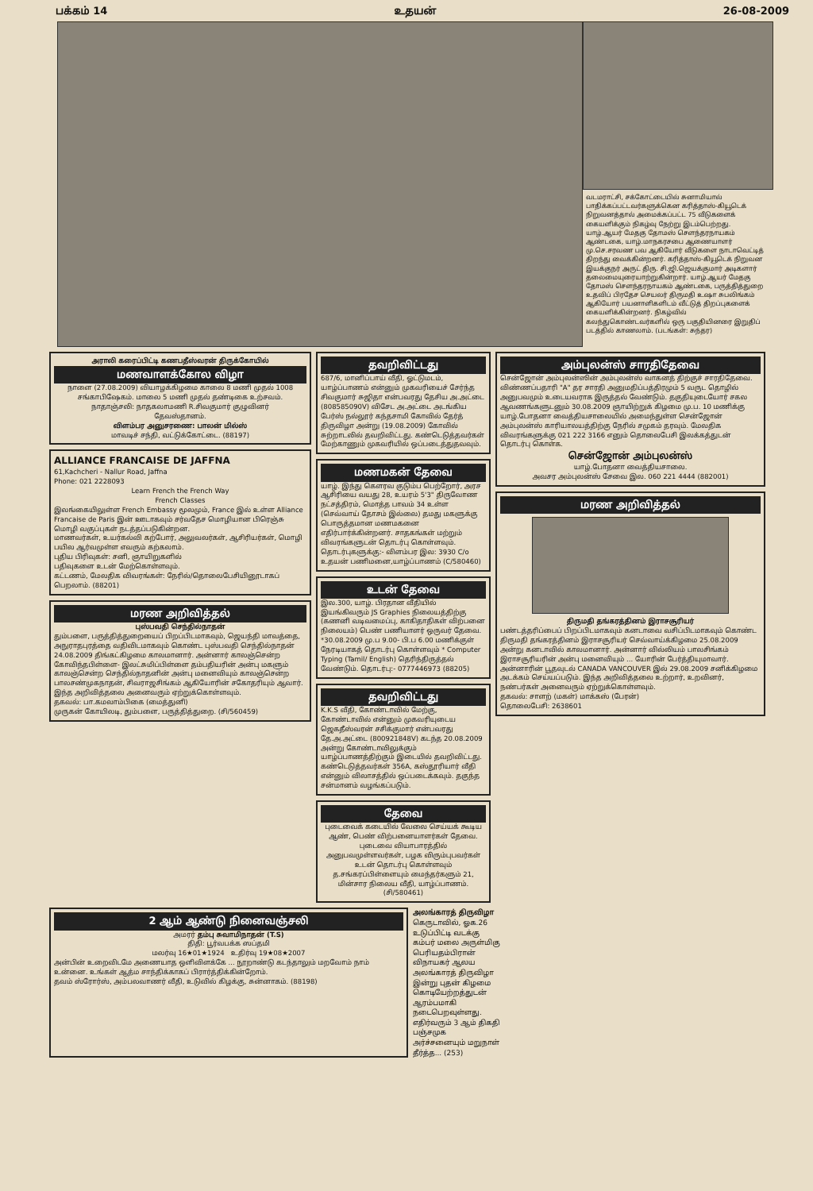பக்கம் 14 உதயன் 26-08-2009
வடமராட்சி, சக்கோட்டையில் சுனாமியால் பாதிக்கப்பட்டவர்களுக்கென கரித்தாஸ்-கியூடெக் நிறுவனத்தால் அமைக்கப்பட்ட 75 வீடுகளைக் கையளிக்கும் நிகழ்வு நேற்று இடம்பெற்றது. யாழ்.ஆயர் மேதகு தோமஸ் சௌந்தரநாயகம் ஆண்டகை, யாழ்.மாநகரசபை ஆணையாளர் மு.செ.சரவண பவ ஆகியோர் வீடுகளை நாடாவெட்டித் திறந்து வைக்கின்றனர். கரித்தாஸ்-கியூடெக் நிறுவன இயக்குநர் அருட் திரு. சி.ஜி.ஜெயக்குமார் அடிகளார் தலைமையுரையாற்றுகின்றார். யாழ்.ஆயர் மேதகு தோமஸ் சௌந்தரநாயகம் ஆண்டகை, பருத்தித்துறை உதவிப் பிரதேச செயலர் திருமதி உஷா சுபலிங்கம் ஆகியோர் பயனாளிகளிடம் வீட்டுத் திறப்புகளைக் கையளிக்கின்றனர். நிகழ்வில் கலந்துகொண்டவர்களில் ஒரு பகுதியினரை இறுதிப் படத்தில் காணலாம். (படங்கள்: சுந்தர)
அராலி கரைப்பிட்டி கணபதீஸ்வரன் திருக்கோயில்
மணவாளக்கோல விழா
நாளை (27.08.2009) வியாழக்கிழமை காலை 8 மணி முதல் 1008 சங்காபிஷேகம். மாலை 5 மணி முதல் தண்டிகை உற்சவம்.
நாதாஞ்சலி: நாதகலாமணி R.சிவகுமார் குழுவினர்
தேவஸ்தானம்.
விளம்பர அனுசரணை: பாலன் மில்ஸ்
மாவடிச் சந்தி, வட்டுக்கோட்டை. (88197)
ALLIANCE FRANCAISE DE JAFFNA
61,Kachcheri - Nallur Road, Jaffna
Phone: 021 2228093
Learn French the French Way
French Classes
இலங்கையிலுள்ள French Embassy மூலமும், France இல் உள்ள Alliance Francaise de Paris இன் ஊடாகவும் சர்வதேச மொழியான பிரெஞ்சு மொழி வகுப்புகள் நடத்தப்படுகின்றன.
மாணவர்கள், உயர்கல்வி கற்போர், அலுவலர்கள், ஆசிரியர்கள், மொழி பயில ஆர்வமுள்ள எவரும் கற்கலாம்.
புதிய பிரிவுகள்: சனி, ஞாயிறுகளில்
பதிவுகளை உடன் மேற்கொள்ளவும்.
கட்டணம், மேலதிக விவரங்கள்: நேரில்/தொலைபேசியினூடாகப் பெறலாம். (88201)
மரண அறிவித்தல்
புஸ்பவதி செந்தில்நாதன்
தும்பளை, பருத்தித்துறையைப் பிறப்பிடமாகவும், ஜெயந்தி மாவத்தை, அநுராதபுரத்தை வதிவிடமாகவும் கொண்ட புஸ்பவதி செந்தில்நாதன் 24.08.2009 திங்கட்கிழமை காலமானார். அன்னார் காலஞ்சென்ற கோவிந்தபிள்ளை- இலட்சுமிப்பிள்ளை தம்பதியரின் அன்பு மகளும் காலஞ்சென்ற செந்தில்நாதனின் அன்பு மனைவியும் காலஞ்சென்ற பாலசண்முகநாதன், சிவராஜசிங்கம் ஆகியோரின் சகோதரியும் ஆவார். இந்த அறிவித்தலை அனைவரும் ஏற்றுக்கொள்ளவும்.
தகவல்: பா.கமலாம்பிகை (மைத்துனி)
முருகன் கோயிலடி, தும்பளை, பருத்தித்துறை. (சி/560459)
தவறிவிட்டது
687/6, மானிப்பாய் வீதி, ஓட்டுமடம், யாழ்ப்பாணம் என்னும் முகவரியைச் சேர்ந்த சிவகுமார் சுஜிதா என்பவரது தேசிய அ.அட்டை (808585090V) விசேட அ.அட்டை அடங்கிய பேர்ஸ் நல்லூர் கந்தசாமி கோவில் தேர்த் திருவிழா அன்று (19.08.2009) கோவில் சுற்றாடலில் தவறிவிட்டது. கண்டெடுத்தவர்கள் மேற்காணும் முகவரியில் ஒப்படைத்துதவவும்.
மணமகன் தேவை
யாழ். இந்து கௌரவ குடும்ப பெற்றோர், அரச ஆசிரியை வயது 28, உயரம் 5'3" திருவோண நட்சத்திரம், மொத்த பாவம் 34 உள்ள (செவ்வாய் தோசம் இல்லை) தமது மகளுக்கு பொருத்தமான மணமகனை எதிர்பார்க்கின்றனர். சாதகங்கள் மற்றும் விவரங்களுடன் தொடர்பு கொள்ளவும். தொடர்புகளுக்கு:- விளம்பர இல: 3930 C/o உதயன் பணிமனை,யாழ்ப்பாணம் (C/580460)
உடன் தேவை
இல.300, யாழ். பிரதான வீதியில் இயங்கிவரும் JS Graphies நிலையத்திற்கு (கணனி வடிவமைப்பு, காகிதாதிகள் விற்பனை நிலையம்) பெண் பணியாளர் ஒருவர் தேவை. *30.08.2009 மு.ப 9.00- பி.ப 6.00 மணிக்குள் நேரடியாகத் தொடர்பு கொள்ளவும் * Computer Typing (Tamil/ English) தெரிந்திருத்தல் வேண்டும். தொடர்பு:- 0777446973 (88205)
தவறிவிட்டது
K.K.S வீதி, கோண்டாவில் மேற்கு, கோண்டாவில் என்னும் முகவரியுடைய ஜெகதீஸ்வரன் சசிக்குமார் என்பவரது தே.அ.அட்டை (800921848V) கடந்த 20.08.2009 அன்று கோண்டாவிலுக்கும் யாழ்ப்பாணத்திற்கும் இடையில் தவறிவிட்டது. கண்டெடுத்தவர்கள் 356A, கஸ்தூரியார் வீதி என்னும் விலாசத்தில் ஒப்படைக்கவும். தகுந்த சன்மானம் வழங்கப்படும்.
தேவை
புடைவைக் கடையில் வேலை செய்யக் கூடிய ஆண், பெண் விற்பனையாளர்கள் தேவை. புடைவை வியாபாரத்தில் அனுபவமுள்ளவர்கள், பழக விரும்புபவர்கள் உடன் தொடர்பு கொள்ளவும் த.சங்கரப்பிள்ளையும் மைந்தர்களும் 21, மின்சார நிலைய வீதி, யாழ்ப்பாணம். (சி/580461)
அம்புலன்ஸ் சாரதிதேவை
சென்ஜோன் அம்புலன்ஸின் அம்புலன்ஸ் வாகனத் திற்குச் சாரதிதேவை. விண்ணப்பதாரி "A" தர சாரதி அனுமதிப்பத்திரமும் 5 வருட தொழில் அனுபவமும் உடையவராக இருத்தல் வேண்டும். தகுதியுடையோர் சகல ஆவணங்களுடனும் 30.08.2009 ஞாயிற்றுக் கிழமை மு.ப. 10 மணிக்கு யாழ்.போதனா வைத்தியசாலையில் அமைந்துள்ள சென்ஜோன் அம்புலன்ஸ் காரியாலயத்திற்கு நேரில் சமுகம் தரவும். மேலதிக விவரங்களுக்கு 021 222 3166 எனும் தொலைபேசி இலக்கத்துடன் தொடர்பு கொள்க.
சென்ஜோன் அம்புலன்ஸ்
யாழ்.போதனா வைத்தியசாலை.
அவசர அம்புலன்ஸ் சேவை இல. 060 221 4444 (882001)
மரண அறிவித்தல்
திருமதி தங்கரத்தினம் இராசசூரியர்
பண்டத்தரிப்பைப் பிறப்பிடமாகவும் கனடாவை வசிப்பிடமாகவும் கொண்ட திருமதி தங்கரத்தினம் இராசசூரியர் செவ்வாய்க்கிழமை 25.08.2009 அன்று கனடாவில் காலமானார். அன்னார் வில்லியம் பாலசிங்கம் இராசசூரியரின் அன்பு மனைவியும் ... யோரின் பேர்த்தியுமாவார். அன்னாரின் பூதவுடல் CANADA VANCOUVER இல் 29.08.2009 சனிக்கிழமை அடக்கம் செய்யப்படும். இந்த அறிவித்தலை உற்றார், உறவினர், நண்பர்கள் அனைவரும் ஏற்றுக்கொள்ளவும்.
தகவல்: சாளற் (மகள்) மாக்கஸ் (பேரன்)
தொலைபேசி: 2638601
2 ஆம் ஆண்டு நினைவஞ்சலி
அமரர் தம்பு சுவாமிநாதன் (T.S)
திதி: பூர்வபக்க ஸப்தமி
மலர்வு 16★01★1924 உதிர்வு 19★08★2007
அன்பின் உறைவிடமே அணையாத ஒளிவிளக்கே ... நூறாண்டு கடந்தாலும் மறவோம் நாம் உன்னை. உங்கள் ஆத்ம சாந்திக்காகப் பிரார்த்திக்கின்றோம்.
தவம் ஸ்ரோர்ஸ், அம்பலவாணர் வீதி, உடுவில் கிழக்கு, சுன்னாகம். (88198)
அலங்காரத் திருவிழா
கெருடாவில், ஓக.26
உடுப்பிட்டி வடக்கு கம்பர் மலை அருள்மிகு பெரியதம்பிரான் விநாயகர் ஆலய அலங்காரத் திருவிழா இன்று புதன் கிழமை கொடியேற்றத்துடன் ஆரம்பமாகி நடைபெறவுள்ளது. எதிர்வரும் 3 ஆம் திகதி பஞ்சமுக அர்ச்சனையும் மறுநாள் தீர்த்த... (253)